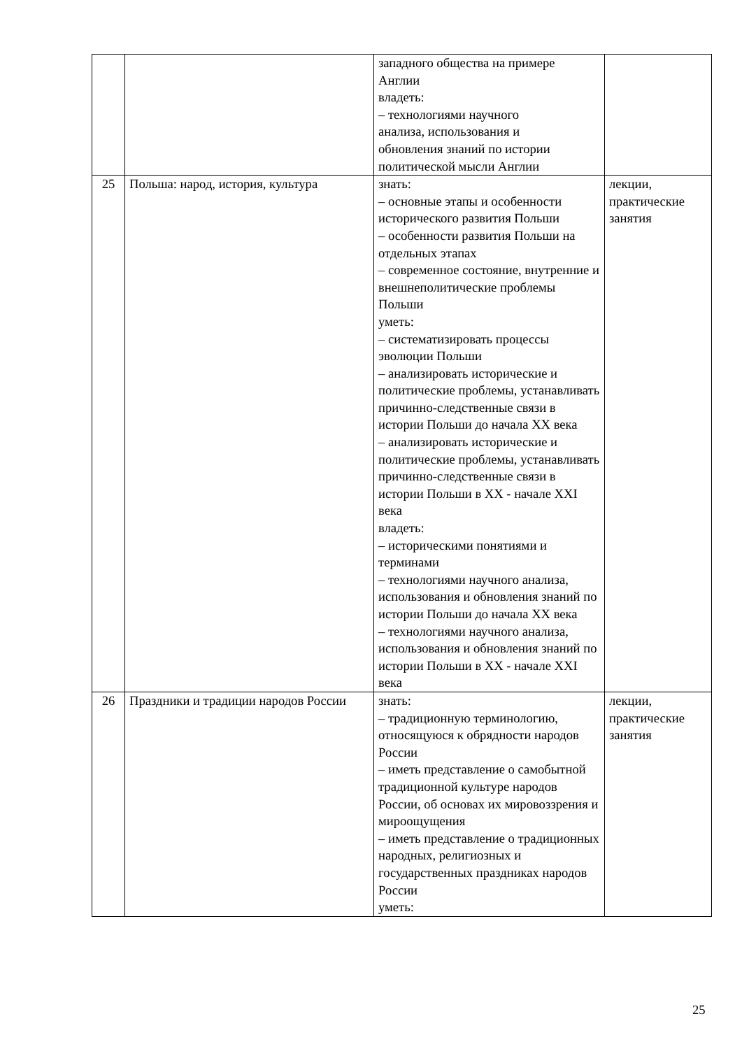| | | западного общества на примере Англии владеть: – технологиями научного анализа, использования и обновления знаний по истории политической мысли Англии | |
| 25 | Польша: народ, история, культура | знать: – основные этапы и особенности исторического развития Польши – особенности развития Польши на отдельных этапах – современное состояние, внутренние и внешнеполитические проблемы Польши уметь: – систематизировать процессы эволюции Польши – анализировать исторические и политические проблемы, устанавливать причинно-следственные связи в истории Польши до начала XX века – анализировать исторические и политические проблемы, устанавливать причинно-следственные связи в истории Польши в XX - начале XXI века владеть: – историческими понятиями и терминами – технологиями научного анализа, использования и обновления знаний по истории Польши до начала XX века – технологиями научного анализа, использования и обновления знаний по истории Польши в XX - начале XXI века | лекции, практические занятия |
| 26 | Праздники и традиции народов России | знать: – традиционную терминологию, относящуюся к обрядности народов России – иметь представление о самобытной традиционной культуре народов России, об основах их мировоззрения и мироощущения – иметь представление о традиционных народных, религиозных и государственных праздниках народов России уметь: | лекции, практические занятия |
25